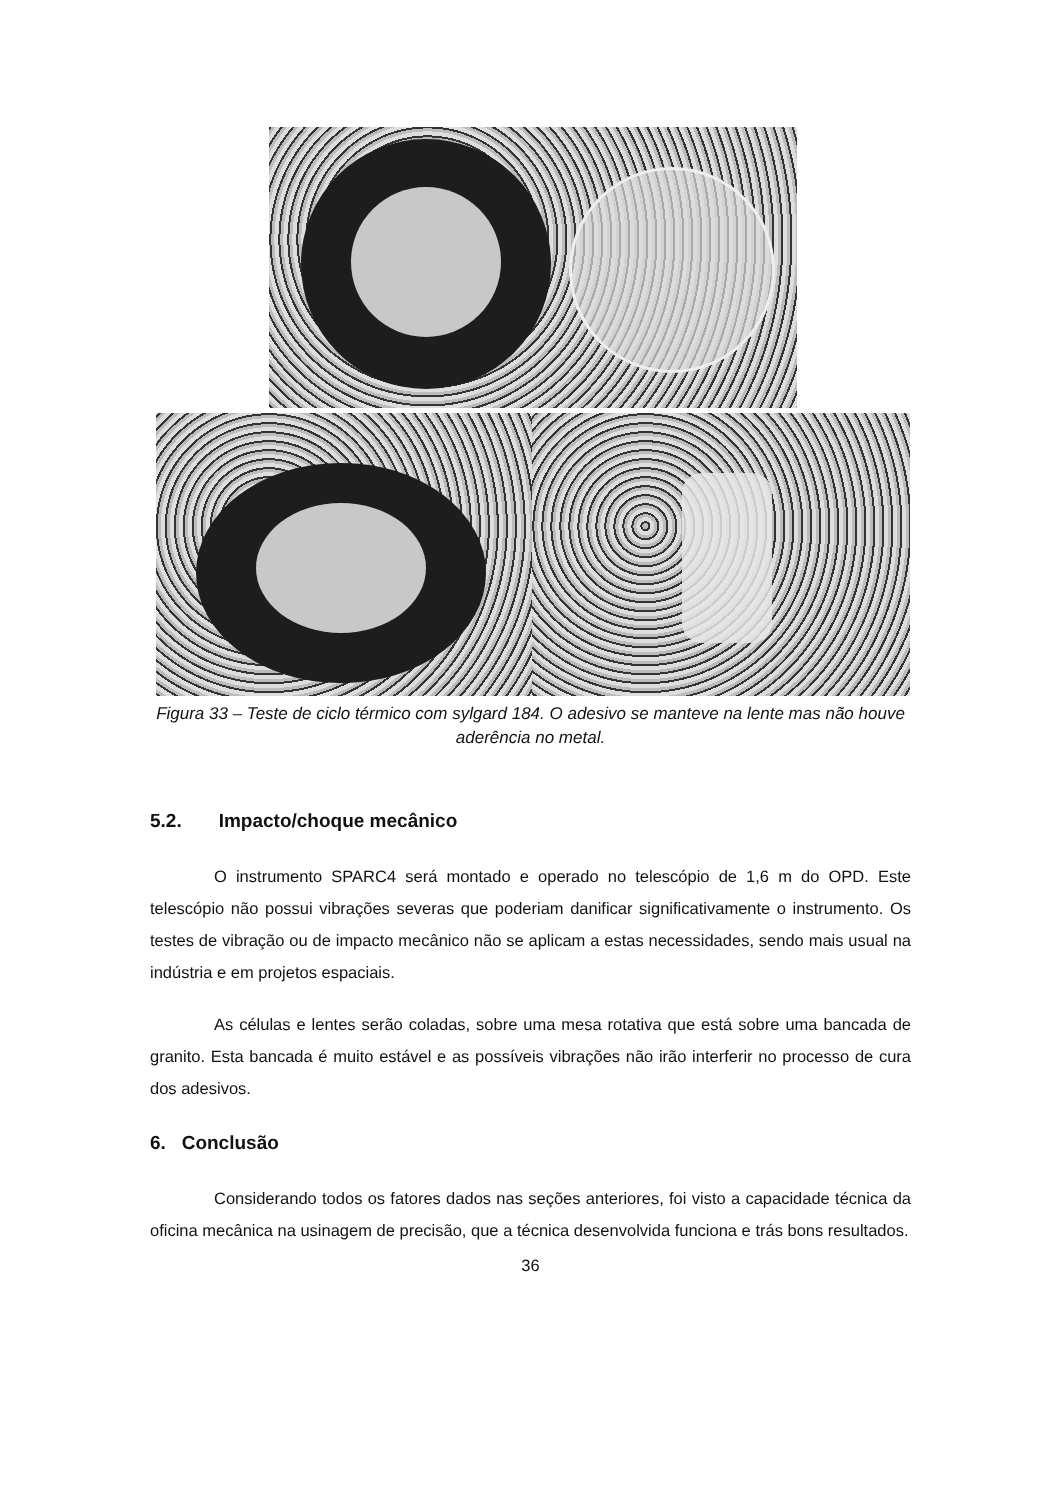Figura 33 – Teste de ciclo térmico com sylgard 184. O adesivo se manteve na lente mas não houve aderência no metal.
5.2. Impacto/choque mecânico
O instrumento SPARC4 será montado e operado no telescópio de 1,6 m do OPD. Este telescópio não possui vibrações severas que poderiam danificar significativamente o instrumento. Os testes de vibração ou de impacto mecânico não se aplicam a estas necessidades, sendo mais usual na indústria e em projetos espaciais.
As células e lentes serão coladas, sobre uma mesa rotativa que está sobre uma bancada de granito. Esta bancada é muito estável e as possíveis vibrações não irão interferir no processo de cura dos adesivos.
6. Conclusão
Considerando todos os fatores dados nas seções anteriores, foi visto a capacidade técnica da oficina mecânica na usinagem de precisão, que a técnica desenvolvida funciona e trás bons resultados.
36